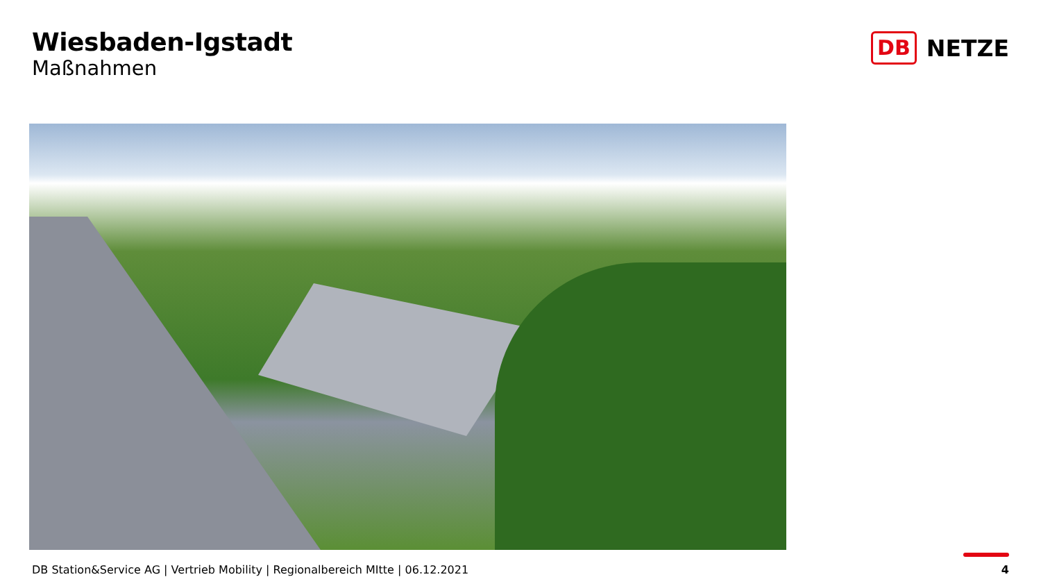Wiesbaden-Igstadt
Maßnahmen
DB NETZE
DB Station&Service AG | Vertrieb Mobility | Regionalbereich MItte | 06.12.2021
4